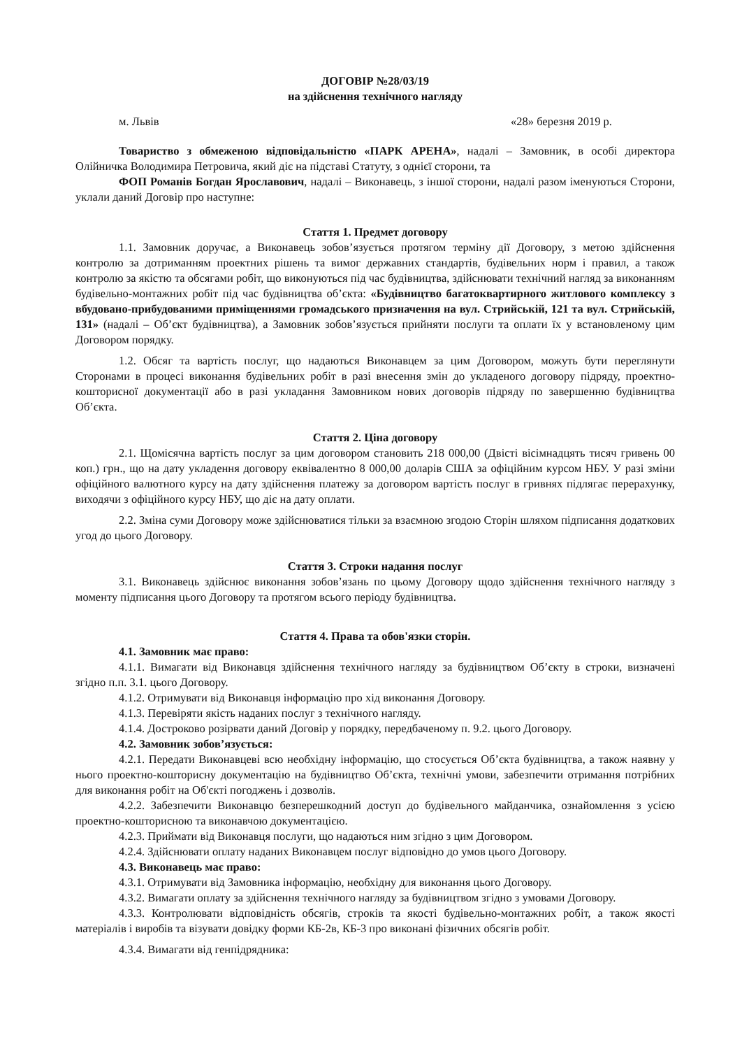ДОГОВІР №28/03/19
на здійснення технічного нагляду
м. Львів «28» березня 2019 р.
Товариство з обмеженою відповідальністю «ПАРК АРЕНА», надалі – Замовник, в особі директора Олійничка Володимира Петровича, який діє на підставі Статуту, з однієї сторони, та
ФОП Романів Богдан Ярославович, надалі – Виконавець, з іншої сторони, надалі разом іменуються Сторони, уклали даний Договір про наступне:
Стаття 1. Предмет договору
1.1. Замовник доручає, а Виконавець зобов’язується протягом терміну дії Договору, з метою здійснення контролю за дотриманням проектних рішень та вимог державних стандартів, будівельних норм і правил, а також контролю за якістю та обсягами робіт, що виконуються під час будівництва, здійснювати технічний нагляд за виконанням будівельно-монтажних робіт під час будівництва об’єкта: «Будівництво багатоквартирного житлового комплексу з вбудовано-прибудованими приміщеннями громадського призначення на вул. Стрийській, 121 та вул. Стрийській, 131» (надалі – Об’єкт будівництва), а Замовник зобов’язується прийняти послуги та оплати їх у встановленому цим Договором порядку.
1.2. Обсяг та вартість послуг, що надаються Виконавцем за цим Договором, можуть бути переглянути Сторонами в процесі виконання будівельних робіт в разі внесення змін до укладеного договору підряду, проектно-кошторисної документації або в разі укладання Замовником нових договорів підряду по завершенню будівництва Об’єкта.
Стаття 2. Ціна договору
2.1. Щомісячна вартість послуг за цим договором становить 218 000,00 (Двісті вісімнадцять тисяч гривень 00 коп.) грн., що на дату укладення договору еквівалентно 8 000,00 доларів США за офіційним курсом НБУ. У разі зміни офіційного валютного курсу на дату здійснення платежу за договором вартість послуг в гривнях підлягає перерахунку, виходячи з офіційного курсу НБУ, що діє на дату оплати.
2.2. Зміна суми Договору може здійснюватися тільки за взаємною згодою Сторін шляхом підписання додаткових угод до цього Договору.
Стаття 3. Строки надання послуг
3.1. Виконавець здійснює виконання зобов’язань по цьому Договору щодо здійснення технічного нагляду з моменту підписання цього Договору та протягом всього періоду будівництва.
Стаття 4. Права та обов'язки сторін.
4.1. Замовник має право:
4.1.1. Вимагати від Виконавця здійснення технічного нагляду за будівництвом Об’єкту в строки, визначені згідно п.п. 3.1. цього Договору.
4.1.2. Отримувати від Виконавця інформацію про хід виконання Договору.
4.1.3. Перевіряти якість наданих послуг з технічного нагляду.
4.1.4. Достроково розірвати даний Договір у порядку, передбаченому п. 9.2. цього Договору.
4.2. Замовник зобов’язується:
4.2.1. Передати Виконавцеві всю необхідну інформацію, що стосується Об’єкта будівництва, а також наявну у нього проектно-кошторисну документацію на будівництво Об’єкта, технічні умови, забезпечити отримання потрібних для виконання робіт на Об'єкті погоджень і дозволів.
4.2.2. Забезпечити Виконавцю безперешкодний доступ до будівельного майданчика, ознайомлення з усією проектно-кошторисною та виконавчою документацією.
4.2.3. Приймати від Виконавця послуги, що надаються ним згідно з цим Договором.
4.2.4. Здійснювати оплату наданих Виконавцем послуг відповідно до умов цього Договору.
4.3. Виконавець має право:
4.3.1. Отримувати від Замовника інформацію, необхідну для виконання цього Договору.
4.3.2. Вимагати оплату за здійснення технічного нагляду за будівництвом згідно з умовами Договору.
4.3.3. Контролювати відповідність обсягів, строків та якості будівельно-монтажних робіт, а також якості матеріалів і виробів та візувати довідку форми КБ-2в, КБ-3 про виконані фізичних обсягів робіт.
4.3.4. Вимагати від генпідрядника: